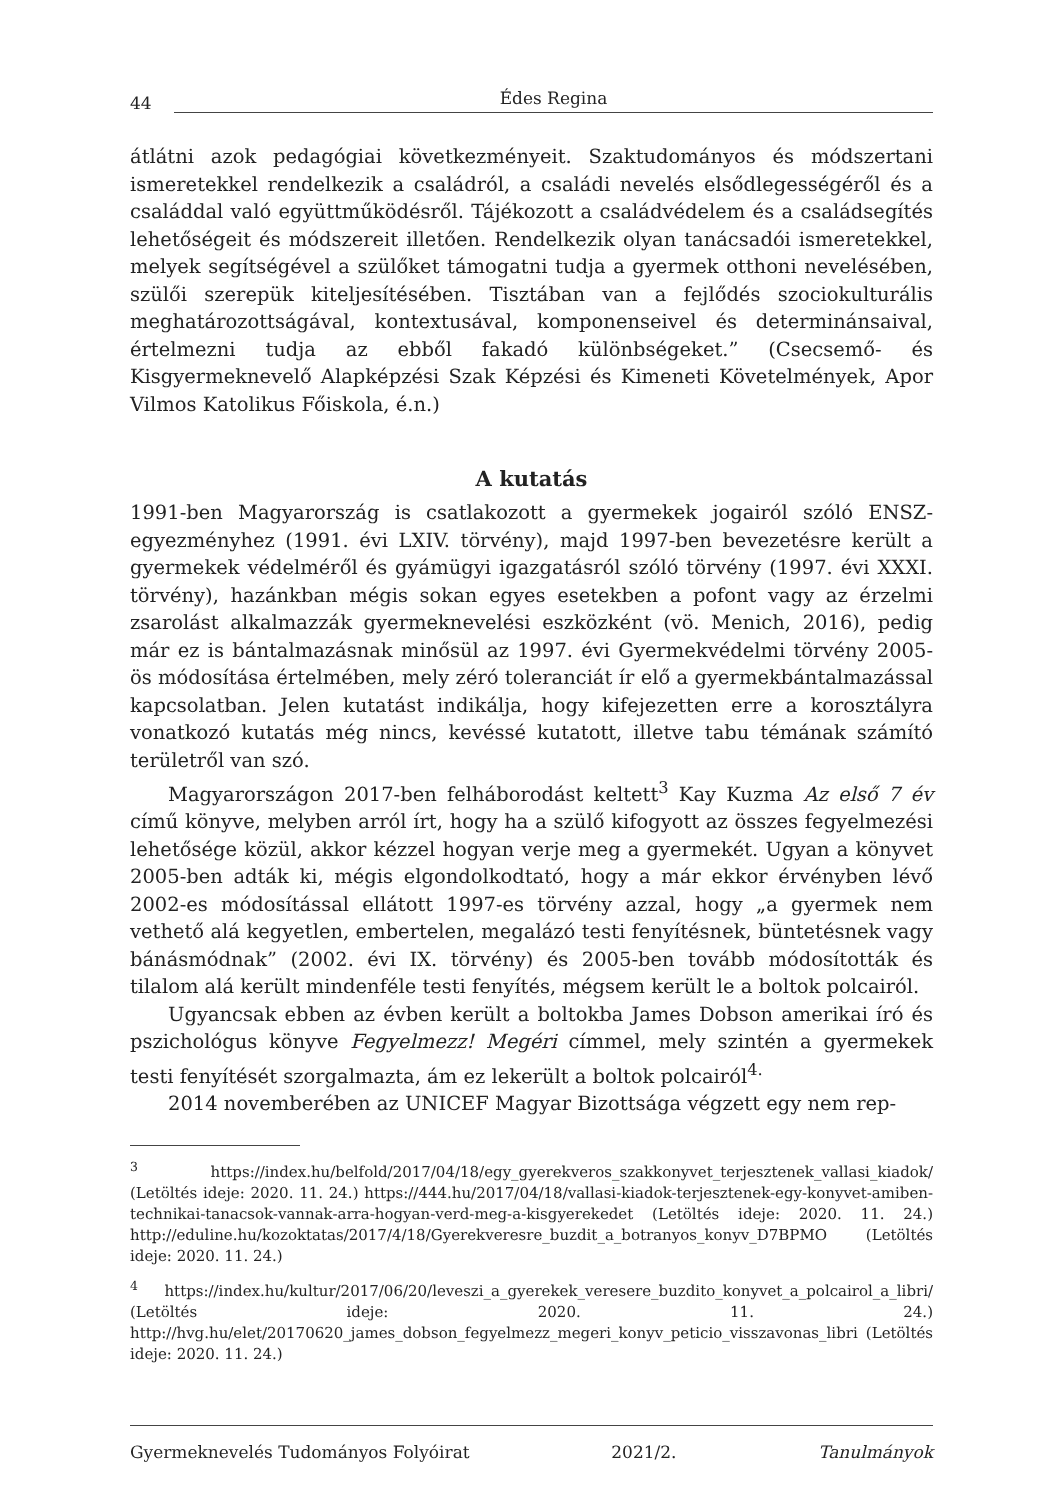44 Édes Regina
átlátni azok pedagógiai következményeit. Szaktudományos és módszertani ismeretekkel rendelkezik a családról, a családi nevelés elsődlegességéről és a családdal való együttműködésről. Tájékozott a családvédelem és a családsegítés lehetőségeit és módszereit illetően. Rendelkezik olyan tanácsadói ismeretekkel, melyek segítségével a szülőket támogatni tudja a gyermek otthoni nevelésében, szülői szerepük kiteljesítésében. Tisztában van a fejlődés szociokulturális meghatározottságával, kontextusával, komponenseivel és determinánsaival, értelmezni tudja az ebből fakadó különbségeket.” (Csecsemő- és Kisgyermeknevelő Alapképzési Szak Képzési és Kimeneti Követelmények, Apor Vilmos Katolikus Főiskola, é.n.)
A kutatás
1991-ben Magyarország is csatlakozott a gyermekek jogairól szóló ENSZ-egyezményhez (1991. évi LXIV. törvény), majd 1997-ben bevezetésre került a gyermekek védelméről és gyámügyi igazgatásról szóló törvény (1997. évi XXXI. törvény), hazánkban mégis sokan egyes esetekben a pofont vagy az érzelmi zsarolást alkalmazzák gyermeknevelési eszközként (vö. Menich, 2016), pedig már ez is bántalmazásnak minősül az 1997. évi Gyermekvédelmi törvény 2005-ös módosítása értelmében, mely zéró toleranciát ír elő a gyermekbántalmazással kapcsolatban. Jelen kutatást indikálja, hogy kifejezetten erre a korosztályra vonatkozó kutatás még nincs, kevéssé kutatott, illetve tabu témának számító területről van szó.
Magyarországon 2017-ben felháborodást keltett<sup>3</sup> Kay Kuzma Az első 7 év című könyve, melyben arról írt, hogy ha a szülő kifogyott az összes fegyelmezési lehetősége közül, akkor kézzel hogyan verje meg a gyermekét. Ugyan a könyvet 2005-ben adták ki, mégis elgondolkodtató, hogy a már ekkor érvényben lévő 2002-es módosítással ellátott 1997-es törvény azzal, hogy „a gyermek nem vethető alá kegyetlen, embertelen, megalázó testi fenyítésnek, büntetésnek vagy bánásmódnak” (2002. évi IX. törvény) és 2005-ben tovább módosították és tilalom alá került mindenféle testi fenyítés, mégsem került le a boltok polcairól.
Ugyancsak ebben az évben került a boltokba James Dobson amerikai író és pszichológus könyve Fegyelmezz! Megéri címmel, mely szintén a gyermekek testi fenyítését szorgalmazta, ám ez lekerült a boltok polcairól<sup>4.</sup>
2014 novemberében az UNICEF Magyar Bizottsága végzett egy nem rep-
<sup>3</sup> https://index.hu/belfold/2017/04/18/egy_gyerekveros_szakkonyvet_terjesztenek_vallasi_kiadok/ (Letöltés ideje: 2020. 11. 24.) https://444.hu/2017/04/18/vallasi-kiadok-terjesztenek-egy-konyvet-amiben-technikai-tanacsok-vannak-arra-hogyan-verd-meg-a-kisgyerekedet (Letöltés ideje: 2020. 11. 24.) http://eduline.hu/kozoktatas/2017/4/18/Gyerekveresre_buzdit_a_botranyos_konyv_D7BPMO (Letöltés ideje: 2020. 11. 24.)
<sup>4</sup> https://index.hu/kultur/2017/06/20/leveszi_a_gyerekek_veresere_buzdito_konyvet_a_polcairol_a_libri/ (Letöltés ideje: 2020. 11. 24.) http://hvg.hu/elet/20170620_james_dobson_fegyelmezz_megeri_konyv_peticio_visszavonas_libri (Letöltés ideje: 2020. 11. 24.)
Gyermeknevelés Tudományos Folyóirat 2021/2. Tanulmányok